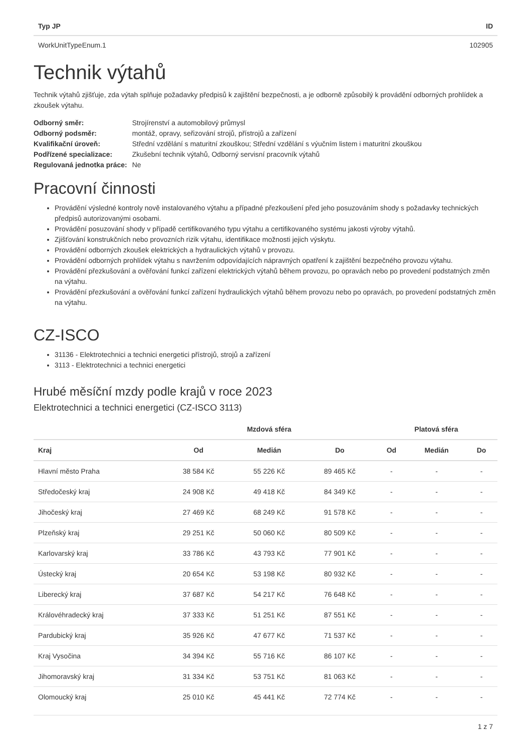| Typ JP | ID |
| --- | --- |
| WorkUnitTypeEnum.1 | 102905 |
Technik výtahů
Technik výtahů zjišťuje, zda výtah splňuje požadavky předpisů k zajištění bezpečnosti, a je odborně způsobilý k provádění odborných prohlídek a zkoušek výtahu.
| Odborný směr: | Strojírenství a automobilový průmysl |
| Odborný podsměr: | montáž, opravy, seřizování strojů, přístrojů a zařízení |
| Kvalifikační úroveň: | Střední vzdělání s maturitní zkouškou; Střední vzdělání s výučním listem i maturitní zkouškou |
| Podřízené specializace: | Zkušební technik výtahů, Odborný servisní pracovník výtahů |
| Regulovaná jednotka práce: | Ne |
Pracovní činnosti
Provádění výsledné kontroly nově instalovaného výtahu a případné přezkoušení před jeho posuzováním shody s požadavky technických předpisů autorizovanými osobami.
Provádění posuzování shody v případě certifikovaného typu výtahu a certifikovaného systému jakosti výroby výtahů.
Zjišťování konstrukčních nebo provozních rizik výtahu, identifikace možnosti jejich výskytu.
Provádění odborných zkoušek elektrických a hydraulických výtahů v provozu.
Provádění odborných prohlídek výtahu s navržením odpovídajících nápravných opatření k zajištění bezpečného provozu výtahu.
Provádění přezkušování a ověřování funkcí zařízení elektrických výtahů během provozu, po opravách nebo po provedení podstatných změn na výtahu.
Provádění přezkušování a ověřování funkcí zařízení hydraulických výtahů během provozu nebo po opravách, po provedení podstatných změn na výtahu.
CZ-ISCO
31136 - Elektrotechnici a technici energetici přístrojů, strojů a zařízení
3113 - Elektrotechnici a technici energetici
Hrubé měsíční mzdy podle krajů v roce 2023
Elektrotechnici a technici energetici (CZ-ISCO 3113)
| | Mzdová sféra | | | Platová sféra | | |
| --- | --- | --- | --- | --- | --- | --- |
| Kraj | Od | Medián | Do | Od | Medián | Do |
| Hlavní město Praha | 38 584 Kč | 55 226 Kč | 89 465 Kč | - | - | - |
| Středočeský kraj | 24 908 Kč | 49 418 Kč | 84 349 Kč | - | - | - |
| Jihočeský kraj | 27 469 Kč | 68 249 Kč | 91 578 Kč | - | - | - |
| Plzeňský kraj | 29 251 Kč | 50 060 Kč | 80 509 Kč | - | - | - |
| Karlovarský kraj | 33 786 Kč | 43 793 Kč | 77 901 Kč | - | - | - |
| Ústecký kraj | 20 654 Kč | 53 198 Kč | 80 932 Kč | - | - | - |
| Liberecký kraj | 37 687 Kč | 54 217 Kč | 76 648 Kč | - | - | - |
| Královéhradecký kraj | 37 333 Kč | 51 251 Kč | 87 551 Kč | - | - | - |
| Pardubický kraj | 35 926 Kč | 47 677 Kč | 71 537 Kč | - | - | - |
| Kraj Vysočina | 34 394 Kč | 55 716 Kč | 86 107 Kč | - | - | - |
| Jihomoravský kraj | 31 334 Kč | 53 751 Kč | 81 063 Kč | - | - | - |
| Olomoucký kraj | 25 010 Kč | 45 441 Kč | 72 774 Kč | - | - | - |
1 z 7